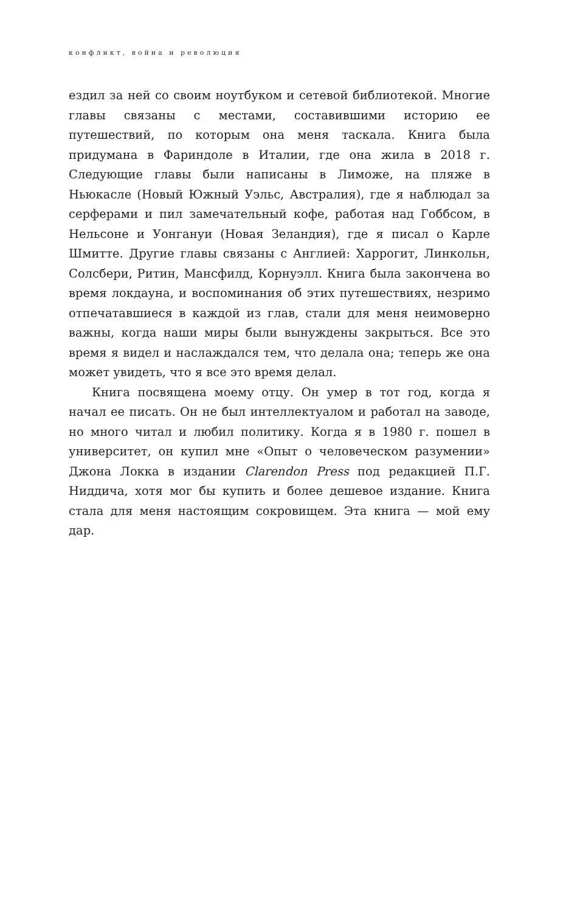конфликт, война и революция
ездил за ней со своим ноутбуком и сетевой библиотекой. Многие главы связаны с местами, составившими историю ее путешествий, по которым она меня таскала. Книга была придумана в Фариндоле в Италии, где она жила в 2018 г. Следующие главы были написаны в Лиможе, на пляже в Ньюкасле (Новый Южный Уэльс, Австралия), где я наблюдал за серферами и пил замечательный кофе, работая над Гоббсом, в Нельсоне и Уонгануи (Новая Зеландия), где я писал о Карле Шмитте. Другие главы связаны с Англией: Харрогит, Линкольн, Солсбери, Ритин, Мансфилд, Корнуэлл. Книга была закончена во время локдауна, и воспоминания об этих путешествиях, незримо отпечатавшиеся в каждой из глав, стали для меня неимоверно важны, когда наши миры были вынуждены закрыться. Все это время я видел и наслаждался тем, что делала она; теперь же она может увидеть, что я все это время делал.
Книга посвящена моему отцу. Он умер в тот год, когда я начал ее писать. Он не был интеллектуалом и работал на заводе, но много читал и любил политику. Когда я в 1980 г. пошел в университет, он купил мне «Опыт о человеческом разумении» Джона Локка в издании Clarendon Press под редакцией П.Г. Ниддича, хотя мог бы купить и более дешевое издание. Книга стала для меня настоящим сокровищем. Эта книга — мой ему дар.